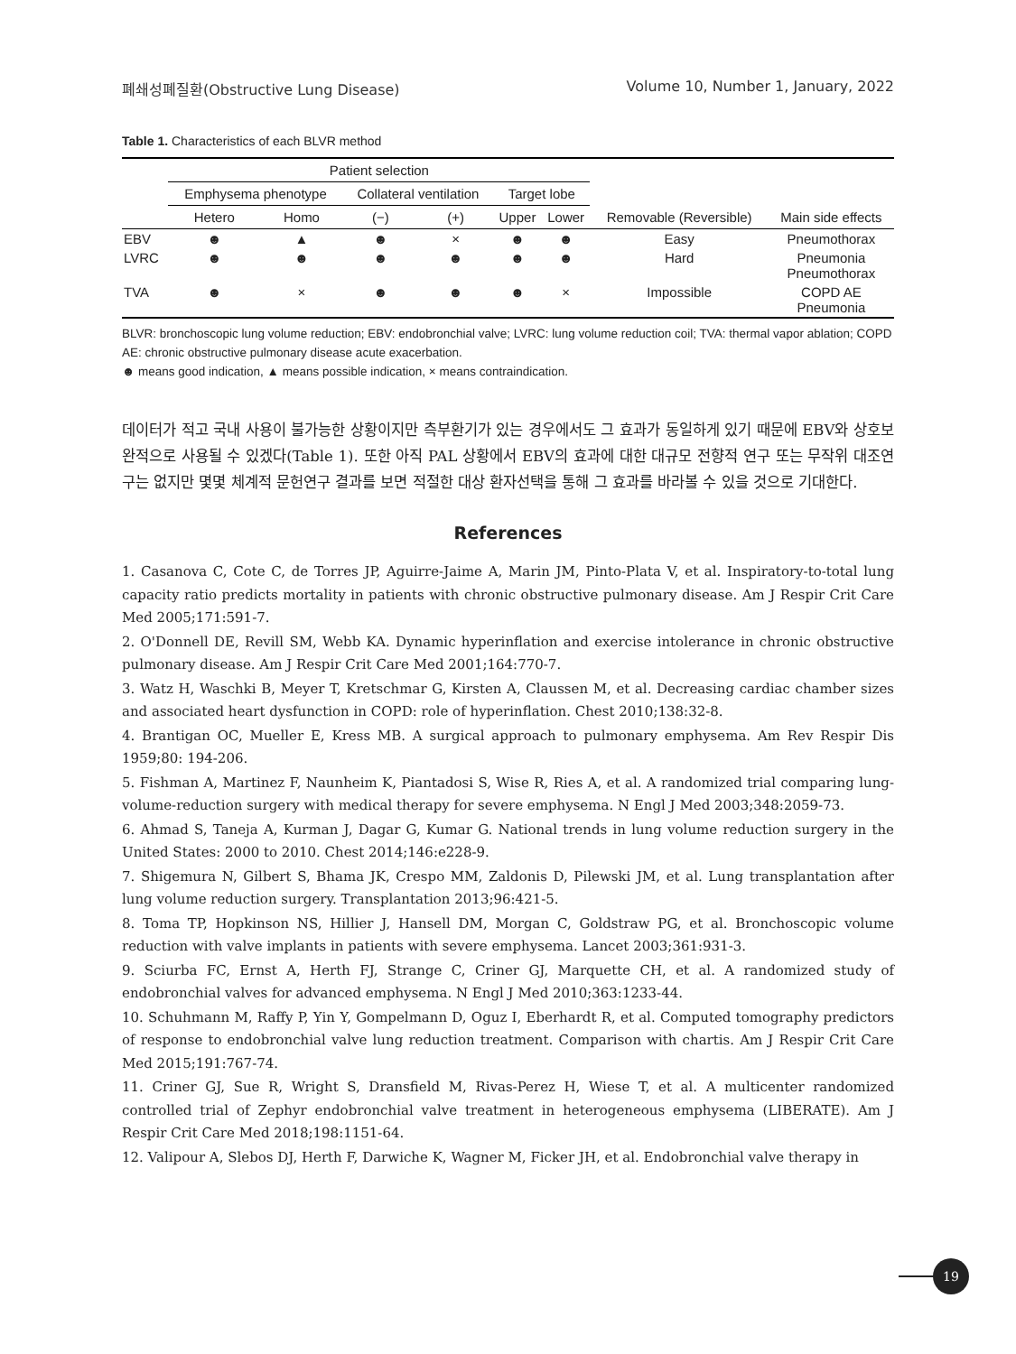폐쇄성폐질환(Obstructive Lung Disease) Volume 10, Number 1, January, 2022
Table 1. Characteristics of each BLVR method
| | Patient selection | | | | | | | |
| --- | --- | --- | --- | --- | --- | --- | --- | --- |
| | Emphysema phenotype | | Collateral ventilation | | Target lobe | | | |
| | Hetero | Homo | (−) | (+) | Upper | Lower | Removable (Reversible) | Main side effects |
| EBV | ☻ | ▲ | ☻ | × | ☻ | ☻ | Easy | Pneumothorax |
| LVRC | ☻ | ☻ | ☻ | ☻ | ☻ | ☻ | Hard | Pneumonia Pneumothorax |
| TVA | ☻ | × | ☻ | ☻ | ☻ | × | Impossible | COPD AE Pneumonia |
BLVR: bronchoscopic lung volume reduction; EBV: endobronchial valve; LVRC: lung volume reduction coil; TVA: thermal vapor ablation; COPD AE: chronic obstructive pulmonary disease acute exacerbation.
☻ means good indication, ▲ means possible indication, × means contraindication.
데이터가 적고 국내 사용이 불가능한 상황이지만 측부환기가 있는 경우에서도 그 효과가 동일하게 있기 때문에 EBV와 상호보완적으로 사용될 수 있겠다(Table 1). 또한 아직 PAL 상황에서 EBV의 효과에 대한 대규모 전향적 연구 또는 무작위 대조연구는 없지만 몇몇 체계적 문헌연구 결과를 보면 적절한 대상 환자선택을 통해 그 효과를 바라볼 수 있을 것으로 기대한다.
References
1. Casanova C, Cote C, de Torres JP, Aguirre-Jaime A, Marin JM, Pinto-Plata V, et al. Inspiratory-to-total lung capacity ratio predicts mortality in patients with chronic obstructive pulmonary disease. Am J Respir Crit Care Med 2005;171:591-7.
2. O'Donnell DE, Revill SM, Webb KA. Dynamic hyperinflation and exercise intolerance in chronic obstructive pulmonary disease. Am J Respir Crit Care Med 2001;164:770-7.
3. Watz H, Waschki B, Meyer T, Kretschmar G, Kirsten A, Claussen M, et al. Decreasing cardiac chamber sizes and associated heart dysfunction in COPD: role of hyperinflation. Chest 2010;138:32-8.
4. Brantigan OC, Mueller E, Kress MB. A surgical approach to pulmonary emphysema. Am Rev Respir Dis 1959;80: 194-206.
5. Fishman A, Martinez F, Naunheim K, Piantadosi S, Wise R, Ries A, et al. A randomized trial comparing lung-volume-reduction surgery with medical therapy for severe emphysema. N Engl J Med 2003;348:2059-73.
6. Ahmad S, Taneja A, Kurman J, Dagar G, Kumar G. National trends in lung volume reduction surgery in the United States: 2000 to 2010. Chest 2014;146:e228-9.
7. Shigemura N, Gilbert S, Bhama JK, Crespo MM, Zaldonis D, Pilewski JM, et al. Lung transplantation after lung volume reduction surgery. Transplantation 2013;96:421-5.
8. Toma TP, Hopkinson NS, Hillier J, Hansell DM, Morgan C, Goldstraw PG, et al. Bronchoscopic volume reduction with valve implants in patients with severe emphysema. Lancet 2003;361:931-3.
9. Sciurba FC, Ernst A, Herth FJ, Strange C, Criner GJ, Marquette CH, et al. A randomized study of endobronchial valves for advanced emphysema. N Engl J Med 2010;363:1233-44.
10. Schuhmann M, Raffy P, Yin Y, Gompelmann D, Oguz I, Eberhardt R, et al. Computed tomography predictors of response to endobronchial valve lung reduction treatment. Comparison with chartis. Am J Respir Crit Care Med 2015;191:767-74.
11. Criner GJ, Sue R, Wright S, Dransfield M, Rivas-Perez H, Wiese T, et al. A multicenter randomized controlled trial of Zephyr endobronchial valve treatment in heterogeneous emphysema (LIBERATE). Am J Respir Crit Care Med 2018;198:1151-64.
12. Valipour A, Slebos DJ, Herth F, Darwiche K, Wagner M, Ficker JH, et al. Endobronchial valve therapy in
19